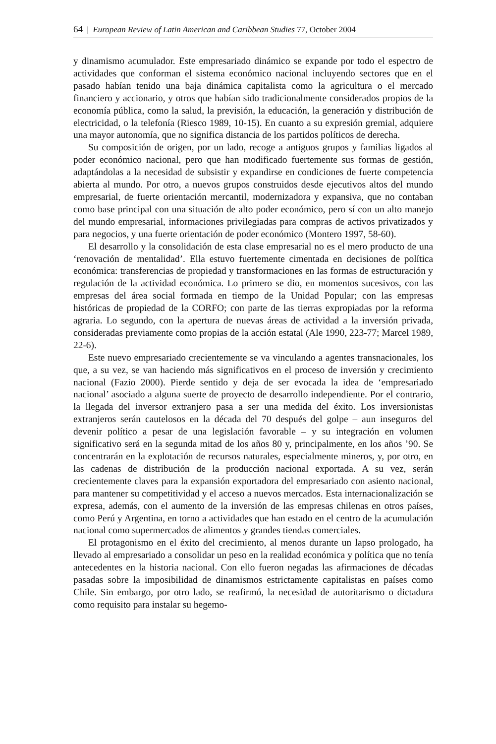64 | European Review of Latin American and Caribbean Studies 77, October 2004
y dinamismo acumulador. Este empresariado dinámico se expande por todo el espectro de actividades que conforman el sistema económico nacional incluyendo sectores que en el pasado habían tenido una baja dinámica capitalista como la agricultura o el mercado financiero y accionario, y otros que habían sido tradicionalmente considerados propios de la economía pública, como la salud, la previsión, la educación, la generación y distribución de electricidad, o la telefonía (Riesco 1989, 10-15). En cuanto a su expresión gremial, adquiere una mayor autonomía, que no significa distancia de los partidos políticos de derecha.
Su composición de origen, por un lado, recoge a antiguos grupos y familias ligados al poder económico nacional, pero que han modificado fuertemente sus formas de gestión, adaptándolas a la necesidad de subsistir y expandirse en condiciones de fuerte competencia abierta al mundo. Por otro, a nuevos grupos construidos desde ejecutivos altos del mundo empresarial, de fuerte orientación mercantil, modernizadora y expansiva, que no contaban como base principal con una situación de alto poder económico, pero sí con un alto manejo del mundo empresarial, informaciones privilegiadas para compras de activos privatizados y para negocios, y una fuerte orientación de poder económico (Montero 1997, 58-60).
El desarrollo y la consolidación de esta clase empresarial no es el mero producto de una ‘renovación de mentalidad’. Ella estuvo fuertemente cimentada en decisiones de política económica: transferencias de propiedad y transformaciones en las formas de estructuración y regulación de la actividad económica. Lo primero se dio, en momentos sucesivos, con las empresas del área social formada en tiempo de la Unidad Popular; con las empresas históricas de propiedad de la CORFO; con parte de las tierras expropiadas por la reforma agraria. Lo segundo, con la apertura de nuevas áreas de actividad a la inversión privada, consideradas previamente como propias de la acción estatal (Ale 1990, 223-77; Marcel 1989, 22-6).
Este nuevo empresariado crecientemente se va vinculando a agentes transnacionales, los que, a su vez, se van haciendo más significativos en el proceso de inversión y crecimiento nacional (Fazio 2000). Pierde sentido y deja de ser evocada la idea de ‘empresariado nacional’ asociado a alguna suerte de proyecto de desarrollo independiente. Por el contrario, la llegada del inversor extranjero pasa a ser una medida del éxito. Los inversionistas extranjeros serán cautelosos en la década del 70 después del golpe – aun inseguros del devenir político a pesar de una legislación favorable – y su integración en volumen significativo será en la segunda mitad de los años 80 y, principalmente, en los años ’90. Se concentrarán en la explotación de recursos naturales, especialmente mineros, y, por otro, en las cadenas de distribución de la producción nacional exportada. A su vez, serán crecientemente claves para la expansión exportadora del empresariado con asiento nacional, para mantener su competitividad y el acceso a nuevos mercados. Esta internacionalización se expresa, además, con el aumento de la inversión de las empresas chilenas en otros países, como Perú y Argentina, en torno a actividades que han estado en el centro de la acumulación nacional como supermercados de alimentos y grandes tiendas comerciales.
El protagonismo en el éxito del crecimiento, al menos durante un lapso prologado, ha llevado al empresariado a consolidar un peso en la realidad económica y política que no tenía antecedentes en la historia nacional. Con ello fueron negadas las afirmaciones de décadas pasadas sobre la imposibilidad de dinamismos estrictamente capitalistas en países como Chile. Sin embargo, por otro lado, se reafirmó, la necesidad de autoritarismo o dictadura como requisito para instalar su hegemo-